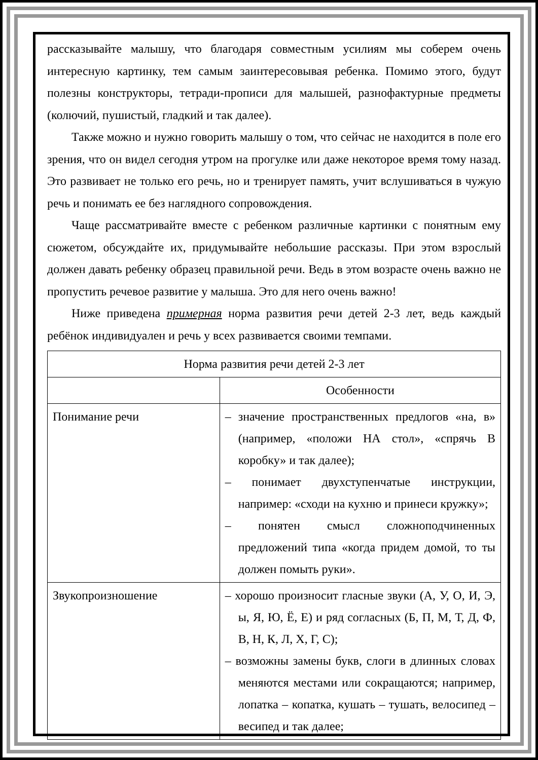рассказывайте малышу, что благодаря совместным усилиям мы соберем очень интересную картинку, тем самым заинтересовывая ребенка. Помимо этого, будут полезны конструкторы, тетради-прописи для малышей, разнофактурные предметы (колючий, пушистый, гладкий и так далее).
Также можно и нужно говорить малышу о том, что сейчас не находится в поле его зрения, что он видел сегодня утром на прогулке или даже некоторое время тому назад. Это развивает не только его речь, но и тренирует память, учит вслушиваться в чужую речь и понимать ее без наглядного сопровождения.
Чаще рассматривайте вместе с ребенком различные картинки с понятным ему сюжетом, обсуждайте их, придумывайте небольшие рассказы. При этом взрослый должен давать ребенку образец правильной речи. Ведь в этом возрасте очень важно не пропустить речевое развитие у малыша. Это для него очень важно!
Ниже приведена примерная норма развития речи детей 2-3 лет, ведь каждый ребёнок индивидуален и речь у всех развивается своими темпами.
| Норма развития речи детей 2-3 лет | |
| | Особенности |
| Понимание речи | – значение пространственных предлогов «на, в» (например, «положи НА стол», «спрячь В коробку» и так далее); – понимает двухступенчатые инструкции, например: «сходи на кухню и принеси кружку»; – понятен смысл сложноподчиненных предложений типа «когда придем домой, то ты должен помыть руки». |
| Звукопроизношение | – хорошо произносит гласные звуки (А, У, О, И, Э, ы, Я, Ю, Ё, Е) и ряд согласных (Б, П, М, Т, Д, Ф, В, Н, К, Л, Х, Г, С); – возможны замены букв, слоги в длинных словах меняются местами или сокращаются; например, лопатка – копатка, кушать – тушать, велосипед – весипед и так далее; |